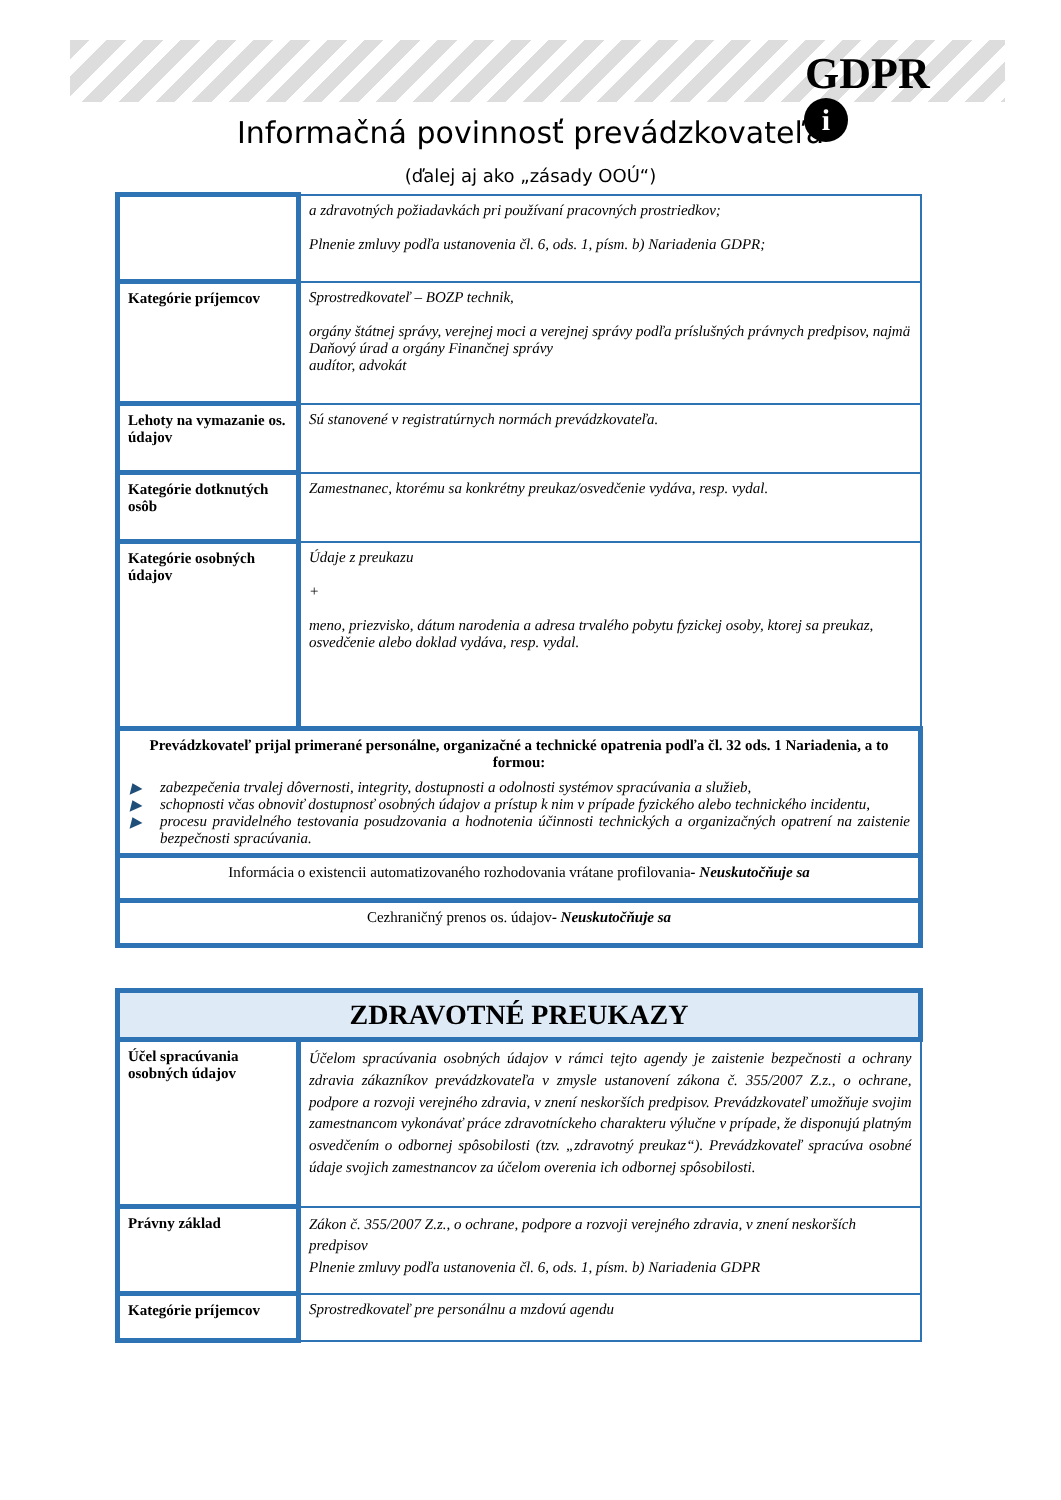GDPR
i
Informačná povinnosť prevádzkovateľa
(ďalej aj ako „zásady OOÚ“)
| | a zdravotných požiadavkách pri používaní pracovných prostriedkov; Plnenie zmluvy podľa ustanovenia čl. 6, ods. 1, písm. b) Nariadenia GDPR; |
| Kategórie príjemcov | Sprostredkovateľ – BOZP technik, orgány štátnej správy, verejnej moci a verejnej správy podľa príslušných právnych predpisov, najmä Daňový úrad a orgány Finančnej správy audítor, advokát |
| Lehoty na vymazanie os. údajov | Sú stanovené v registratúrnych normách prevádzkovateľa. |
| Kategórie dotknutých osôb | Zamestnanec, ktorému sa konkrétny preukaz/osvedčenie vydáva, resp. vydal. |
| Kategórie osobných údajov | Údaje z preukazu + meno, priezvisko, dátum narodenia a adresa trvalého pobytu fyzickej osoby, ktorej sa preukaz, osvedčenie alebo doklad vydáva, resp. vydal. |
| Prevádzkovateľ prijal primerané personálne, organizačné a technické opatrenia podľa čl. 32 ods. 1 Nariadenia, a to formou: ▶ zabezpečenia trvalej dôvernosti, integrity, dostupnosti a odolnosti systémov spracúvania a služieb, ▶ schopnosti včas obnoviť dostupnosť osobných údajov a prístup k nim v prípade fyzického alebo technického incidentu, ▶ procesu pravidelného testovania posudzovania a hodnotenia účinnosti technických a organizačných opatrení na zaistenie bezpečnosti spracúvania. | |
| Informácia o existencii automatizovaného rozhodovania vrátane profilovania - Neuskutočňuje sa | |
| Cezhraničný prenos os. údajov - Neuskutočňuje sa | |
| ZDRAVOTNÉ PREUKAZY | |
| Účel spracúvania osobných údajov | Účelom spracúvania osobných údajov v rámci tejto agendy je zaistenie bezpečnosti a ochrany zdravia zákazníkov prevádzkovateľa v zmysle ustanovení zákona č. 355/2007 Z.z., o ochrane, podpore a rozvoji verejného zdravia, v znení neskorších predpisov. Prevádzkovateľ umožňuje svojim zamestnancom vykonávať práce zdravotníckeho charakteru výlučne v prípade, že disponujú platným osvedčením o odbornej spôsobilosti (tzv. „zdravotný preukaz“). Prevádzkovateľ spracúva osobné údaje svojich zamestnancov za účelom overenia ich odbornej spôsobilosti. |
| Právny základ | Zákon č. 355/2007 Z.z., o ochrane, podpore a rozvoji verejného zdravia, v znení neskorších predpisov Plnenie zmluvy podľa ustanovenia čl. 6, ods. 1, písm. b) Nariadenia GDPR |
| Kategórie príjemcov | Sprostredkovateľ pre personálnu a mzdovú agendu |